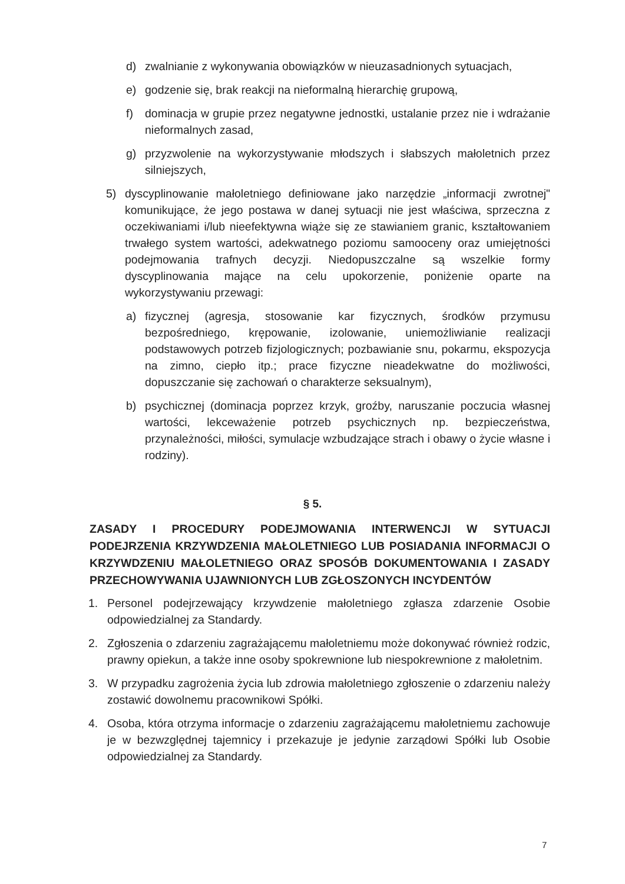d) zwalnianie z wykonywania obowiązków w nieuzasadnionych sytuacjach,
e) godzenie się, brak reakcji na nieformalną hierarchię grupową,
f) dominacja w grupie przez negatywne jednostki, ustalanie przez nie i wdrażanie nieformalnych zasad,
g) przyzwolenie na wykorzystywanie młodszych i słabszych małoletnich przez silniejszych,
5) dyscyplinowanie małoletniego definiowane jako narzędzie „informacji zwrotnej" komunikujące, że jego postawa w danej sytuacji nie jest właściwa, sprzeczna z oczekiwaniami i/lub nieefektywna wiąże się ze stawianiem granic, kształtowaniem trwałego system wartości, adekwatnego poziomu samooceny oraz umiejętności podejmowania trafnych decyzji. Niedopuszczalne są wszelkie formy dyscyplinowania mające na celu upokorzenie, poniżenie oparte na wykorzystywaniu przewagi:
a) fizycznej (agresja, stosowanie kar fizycznych, środków przymusu bezpośredniego, krępowanie, izolowanie, uniemożliwianie realizacji podstawowych potrzeb fizjologicznych; pozbawianie snu, pokarmu, ekspozycja na zimno, ciepło itp.; prace fizyczne nieadekwatne do możliwości, dopuszczanie się zachowań o charakterze seksualnym),
b) psychicznej (dominacja poprzez krzyk, groźby, naruszanie poczucia własnej wartości, lekceważenie potrzeb psychicznych np. bezpieczeństwa, przynależności, miłości, symulacje wzbudzające strach i obawy o życie własne i rodziny).
§ 5.
ZASADY I PROCEDURY PODEJMOWANIA INTERWENCJI W SYTUACJI PODEJRZENIA KRZYWDZENIA MAŁOLETNIEGO LUB POSIADANIA INFORMACJI O KRZYWDZENIU MAŁOLETNIEGO ORAZ SPOSÓB DOKUMENTOWANIA I ZASADY PRZECHOWYWANIA UJAWNIONYCH LUB ZGŁOSZONYCH INCYDENTÓW
1. Personel podejrzewający krzywdzenie małoletniego zgłasza zdarzenie Osobie odpowiedzialnej za Standardy.
2. Zgłoszenia o zdarzeniu zagrażającemu małoletniemu może dokonywać również rodzic, prawny opiekun, a także inne osoby spokrewnione lub niespokrewnione z małoletnim.
3. W przypadku zagrożenia życia lub zdrowia małoletniego zgłoszenie o zdarzeniu należy zostawić dowolnemu pracownikowi Spółki.
4. Osoba, która otrzyma informacje o zdarzeniu zagrażającemu małoletniemu zachowuje je w bezwzględnej tajemnicy i przekazuje je jedynie zarządowi Spółki lub Osobie odpowiedzialnej za Standardy.
7